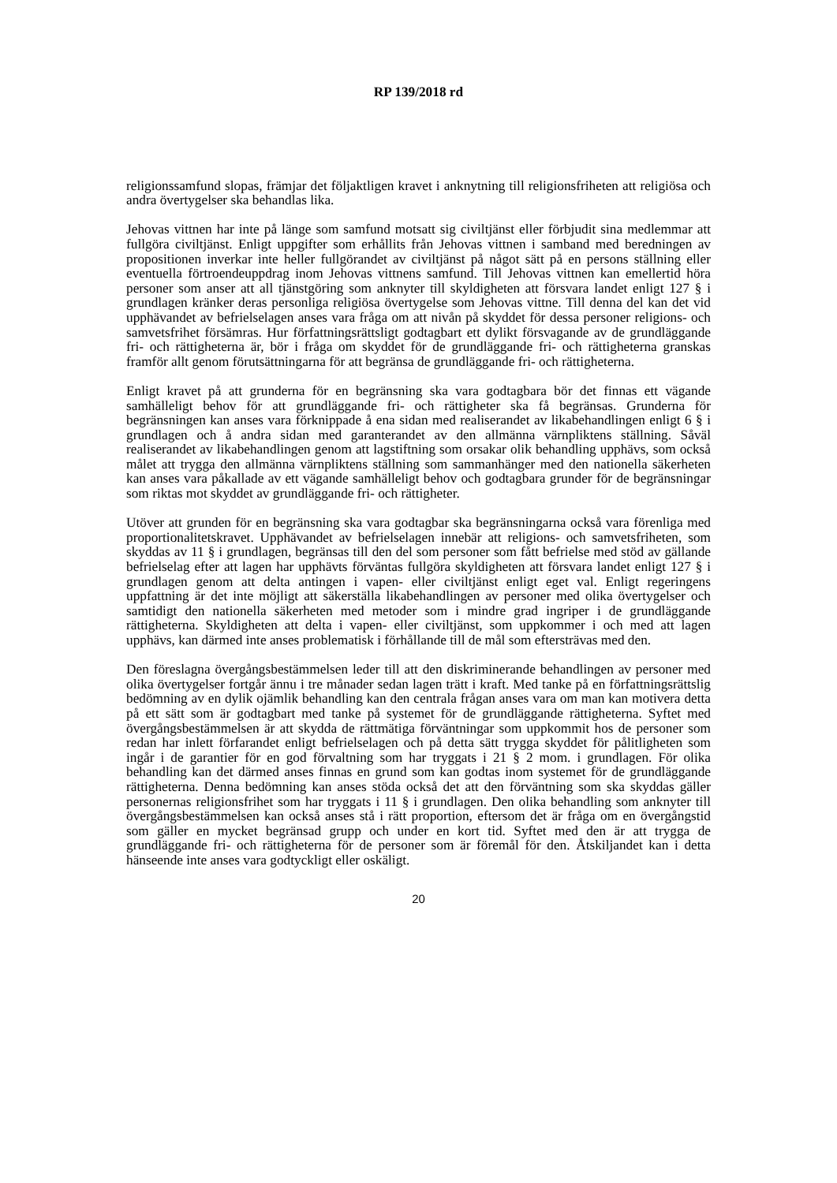RP 139/2018 rd
religionssamfund slopas, främjar det följaktligen kravet i anknytning till religionsfriheten att religiösa och andra övertygelser ska behandlas lika.
Jehovas vittnen har inte på länge som samfund motsatt sig civiltjänst eller förbjudit sina medlemmar att fullgöra civiltjänst. Enligt uppgifter som erhållits från Jehovas vittnen i samband med beredningen av propositionen inverkar inte heller fullgörandet av civiltjänst på något sätt på en persons ställning eller eventuella förtroendeuppdrag inom Jehovas vittnens samfund. Till Jehovas vittnen kan emellertid höra personer som anser att all tjänstgöring som anknyter till skyldigheten att försvara landet enligt 127 § i grundlagen kränker deras personliga religiösa övertygelse som Jehovas vittne. Till denna del kan det vid upphävandet av befrielselagen anses vara fråga om att nivån på skyddet för dessa personer religions- och samvetsfrihet försämras. Hur författningsrättsligt godtagbart ett dylikt försvagande av de grundläggande fri- och rättigheterna är, bör i fråga om skyddet för de grundläggande fri- och rättigheterna granskas framför allt genom förutsättningarna för att begränsa de grundläggande fri- och rättigheterna.
Enligt kravet på att grunderna för en begränsning ska vara godtagbara bör det finnas ett vägande samhälleligt behov för att grundläggande fri- och rättigheter ska få begränsas. Grunderna för begränsningen kan anses vara förknippade å ena sidan med realiserandet av likabehandlingen enligt 6 § i grundlagen och å andra sidan med garanterandet av den allmänna värnpliktens ställning. Såväl realiserandet av likabehandlingen genom att lagstiftning som orsakar olik behandling upphävs, som också målet att trygga den allmänna värnpliktens ställning som sammanhänger med den nationella säkerheten kan anses vara påkallade av ett vägande samhälleligt behov och godtagbara grunder för de begränsningar som riktas mot skyddet av grundläggande fri- och rättigheter.
Utöver att grunden för en begränsning ska vara godtagbar ska begränsningarna också vara förenliga med proportionalitetskravet. Upphävandet av befrielselagen innebär att religions- och samvetsfriheten, som skyddas av 11 § i grundlagen, begränsas till den del som personer som fått befrielse med stöd av gällande befrielselag efter att lagen har upphävts förväntas fullgöra skyldigheten att försvara landet enligt 127 § i grundlagen genom att delta antingen i vapen- eller civiltjänst enligt eget val. Enligt regeringens uppfattning är det inte möjligt att säkerställa likabehandlingen av personer med olika övertygelser och samtidigt den nationella säkerheten med metoder som i mindre grad ingriper i de grundläggande rättigheterna. Skyldigheten att delta i vapen- eller civiltjänst, som uppkommer i och med att lagen upphävs, kan därmed inte anses problematisk i förhållande till de mål som eftersträvas med den.
Den föreslagna övergångsbestämmelsen leder till att den diskriminerande behandlingen av personer med olika övertygelser fortgår ännu i tre månader sedan lagen trätt i kraft. Med tanke på en författningsrättslig bedömning av en dylik ojämlik behandling kan den centrala frågan anses vara om man kan motivera detta på ett sätt som är godtagbart med tanke på systemet för de grundläggande rättigheterna. Syftet med övergångsbestämmelsen är att skydda de rättmätiga förväntningar som uppkommit hos de personer som redan har inlett förfarandet enligt befrielselagen och på detta sätt trygga skyddet för pålitligheten som ingår i de garantier för en god förvaltning som har tryggats i 21 § 2 mom. i grundlagen. För olika behandling kan det därmed anses finnas en grund som kan godtas inom systemet för de grundläggande rättigheterna. Denna bedömning kan anses stöda också det att den förväntning som ska skyddas gäller personernas religionsfrihet som har tryggats i 11 § i grundlagen. Den olika behandling som anknyter till övergångsbestämmelsen kan också anses stå i rätt proportion, eftersom det är fråga om en övergångstid som gäller en mycket begränsad grupp och under en kort tid. Syftet med den är att trygga de grundläggande fri- och rättigheterna för de personer som är föremål för den. Åtskiljandet kan i detta hänseende inte anses vara godtyckligt eller oskäligt.
20